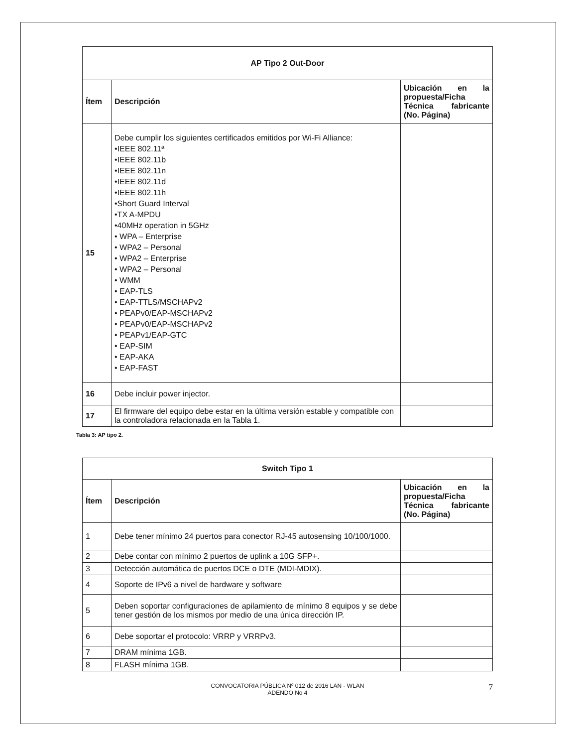| AP Tipo 2 Out-Door | | |
| --- | --- | --- |
| Ítem | Descripción | Ubicación en la propuesta/Ficha Técnica fabricante (No. Página) |
| 15 | Debe cumplir los siguientes certificados emitidos por Wi-Fi Alliance: •IEEE 802.11ª •IEEE 802.11b •IEEE 802.11n •IEEE 802.11d •IEEE 802.11h •Short Guard Interval •TX A-MPDU •40MHz operation in 5GHz • WPA – Enterprise • WPA2 – Personal • WPA2 – Enterprise • WPA2 – Personal • WMM • EAP-TLS • EAP-TTLS/MSCHAPv2 • PEAPv0/EAP-MSCHAPv2 • PEAPv0/EAP-MSCHAPv2 • PEAPv1/EAP-GTC • EAP-SIM • EAP-AKA • EAP-FAST | |
| 16 | Debe incluir power injector. | |
| 17 | El firmware del equipo debe estar en la última versión estable y compatible con la controladora relacionada en la Tabla 1. | |
Tabla 3: AP tipo 2.
| Switch Tipo 1 | | |
| --- | --- | --- |
| Ítem | Descripción | Ubicación en la propuesta/Ficha Técnica fabricante (No. Página) |
| 1 | Debe tener mínimo 24 puertos para conector RJ-45 autosensing 10/100/1000. | |
| 2 | Debe contar con mínimo 2 puertos de uplink a 10G SFP+. | |
| 3 | Detección automática de puertos DCE o DTE (MDI-MDIX). | |
| 4 | Soporte de IPv6 a nivel de hardware y software | |
| 5 | Deben soportar configuraciones de apilamiento de mínimo 8 equipos y se debe tener gestión de los mismos por medio de una única dirección IP. | |
| 6 | Debe soportar el protocolo: VRRP y VRRPv3. | |
| 7 | DRAM mínima 1GB. | |
| 8 | FLASH mínima 1GB. | |
CONVOCATORIA PÚBLICA Nº 012 de 2016 LAN - WLAN
ADENDO No 4
7